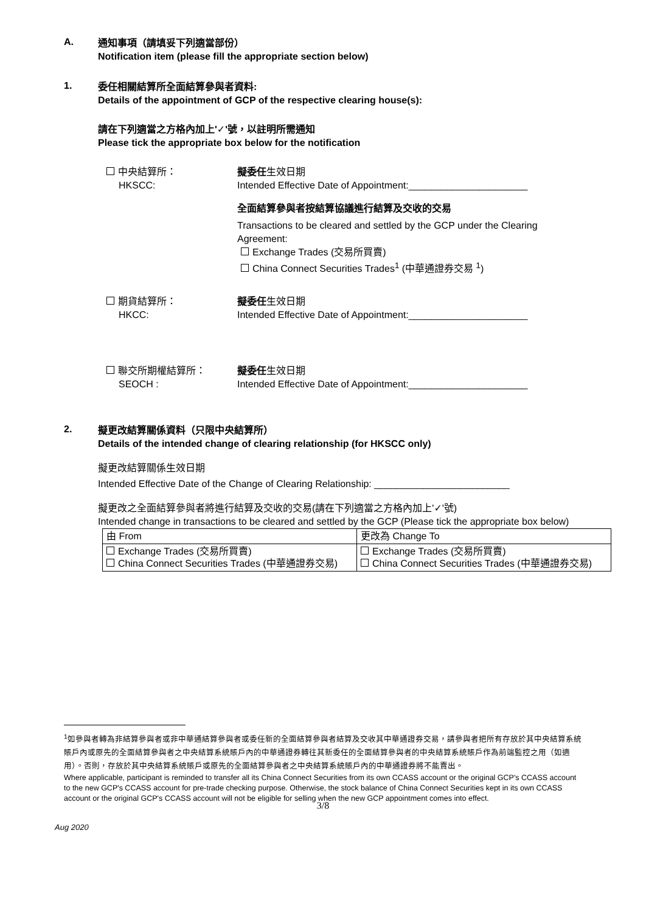A.
通知事項（請填妥下列適當部份）
Notification item (please fill the appropriate section below)
1.
委任相關結算所全面結算參與者資料:
Details of the appointment of GCP of the respective clearing house(s):
請在下列適當之方格內加上'✓'號，以註明所需通知
Please tick the appropriate box below for the notification
中央結算所：
HKSCC:
擬委任生效日期
Intended Effective Date of Appointment:______________________
全面結算參與者按結算協議進行結算及交收的交易
Transactions to be cleared and settled by the GCP under the Clearing Agreement:
Exchange Trades (交易所買賣)
China Connect Securities Trades<sup>1</sup> (中華通證券交易 <sup>1</sup>)
期貨結算所：
HKCC:
擬委任生效日期
Intended Effective Date of Appointment:______________________
聯交所期權結算所：
SEOCH :
擬委任生效日期
Intended Effective Date of Appointment:______________________
2.
擬更改結算關係資料（只限中央結算所）
Details of the intended change of clearing relationship (for HKSCC only)
擬更改結算關係生效日期
Intended Effective Date of the Change of Clearing Relationship: _________________________
擬更改之全面結算參與者將進行結算及交收的交易(請在下列適當之方格內加上'✓'號)
Intended change in transactions to be cleared and settled by the GCP (Please tick the appropriate box below)
| 由 From | 更改為 Change To |
| Exchange Trades (交易所買賣) China Connect Securities Trades (中華通證券交易) | Exchange Trades (交易所買賣) China Connect Securities Trades (中華通證券交易) |
<sup>1</sup> 如參與者轉為非結算參與者或非中華通結算參與者或委任新的全面結算參與者結算及交收其中華通證券交易，請參與者把所有存放於其中央結算系統賬戶內或原先的全面結算參與者之中央結算系統賬戶內的中華通證券轉往其新委任的全面結算參與者的中央結算系統賬戶作為前端監控之用（如適用）。否則，存放於其中央結算系統賬戶或原先的全面結算參與者之中央結算系統賬戶內的中華通證券將不能賣出。
Where applicable, participant is reminded to transfer all its China Connect Securities from its own CCASS account or the original GCP's CCASS account to the new GCP's CCASS account for pre-trade checking purpose. Otherwise, the stock balance of China Connect Securities kept in its own CCASS account or the original GCP's CCASS account will not be eligible for selling when the new GCP appointment comes into effect.
3/8
Aug 2020